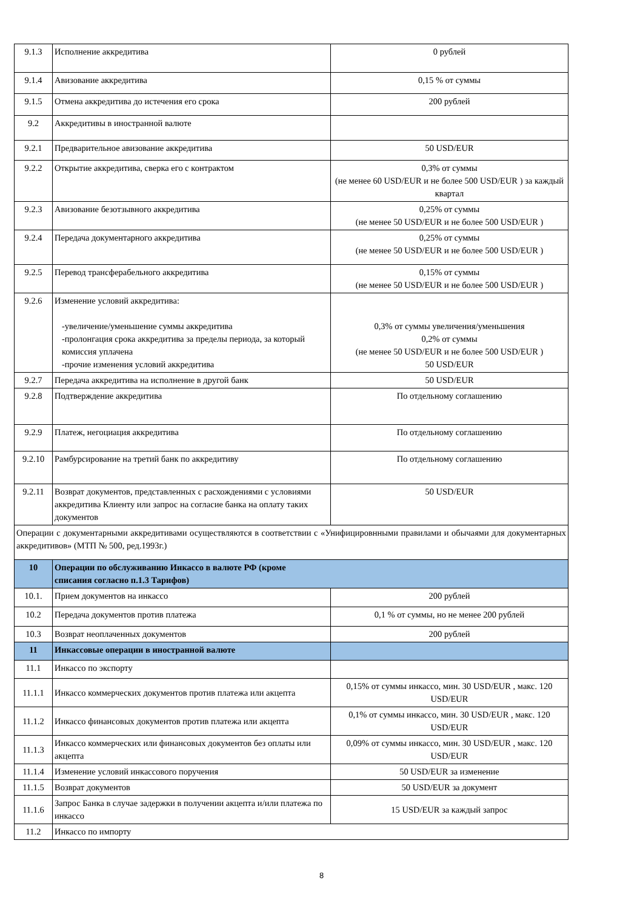| 9.1.3 | Исполнение аккредитива | 0 рублей |
| 9.1.4 | Авизование аккредитива | 0,15 % от суммы |
| 9.1.5 | Отмена аккредитива до истечения его срока | 200 рублей |
| 9.2 | Аккредитивы в иностранной валюте | |
| 9.2.1 | Предварительное авизование аккредитива | 50 USD/EUR |
| 9.2.2 | Открытие аккредитива, сверка его с контрактом | 0,3% от суммы (не менее 60 USD/EUR и не более 500 USD/EUR ) за каждый квартал |
| 9.2.3 | Авизование безотзывного аккредитива | 0,25% от суммы (не менее 50 USD/EUR и не более 500 USD/EUR ) |
| 9.2.4 | Передача документарного аккредитива | 0,25% от суммы (не менее 50 USD/EUR и не более 500 USD/EUR ) |
| 9.2.5 | Перевод трансферабельного аккредитива | 0,15% от суммы (не менее 50 USD/EUR и не более 500 USD/EUR ) |
| 9.2.6 | Изменение условий аккредитива: -увеличение/уменьшение суммы аккредитива -пролонгация срока аккредитива за пределы периода, за который комиссия уплачена -прочие изменения условий аккредитива | 0,3% от суммы увеличения/уменьшения 0,2% от суммы (не менее 50 USD/EUR и не более 500 USD/EUR ) 50 USD/EUR |
| 9.2.7 | Передача аккредитива на исполнение в другой банк | 50 USD/EUR |
| 9.2.8 | Подтверждение аккредитива | По отдельному соглашению |
| 9.2.9 | Платеж, негоциация аккредитива | По отдельному соглашению |
| 9.2.10 | Рамбурсирование на третий банк по аккредитиву | По отдельному соглашению |
| 9.2.11 | Возврат документов, представленных с расхождениями с условиями аккредитива Клиенту или запрос на согласие банка на оплату таких документов | 50 USD/EUR |
| Операции с документарными аккредитивами осуществляются в соответствии с «Унифицировнными правилами и обычаями для документарных аккредитивов» (МТП № 500, ред.1993г.) | | |
| 10 | Операции по обслуживанию Инкассо в валюте РФ (кроме списания согласно п.1.3 Тарифов) | |
| 10.1. | Прием документов на инкассо | 200 рублей |
| 10.2 | Передача документов против платежа | 0,1 % от суммы, но не менее 200 рублей |
| 10.3 | Возврат неоплаченных документов | 200 рублей |
| 11 | Инкассовые операции в иностранной валюте | |
| 11.1 | Инкассо по экспорту | |
| 11.1.1 | Инкассо коммерческих документов против платежа или акцепта | 0,15% от суммы инкассо, мин. 30 USD/EUR , макс. 120 USD/EUR |
| 11.1.2 | Инкассо финансовых документов против платежа или акцепта | 0,1% от суммы инкассо, мин. 30 USD/EUR , макс. 120 USD/EUR |
| 11.1.3 | Инкассо коммерческих или финансовых документов без оплаты или акцепта | 0,09% от суммы инкассо, мин. 30 USD/EUR , макс. 120 USD/EUR |
| 11.1.4 | Изменение условий инкассового поручения | 50 USD/EUR за изменение |
| 11.1.5 | Возврат документов | 50 USD/EUR за документ |
| 11.1.6 | Запрос Банка в случае задержки в получении акцепта и/или платежа по инкассо | 15 USD/EUR за каждый запрос |
| 11.2 | Инкассо по импорту | |
8